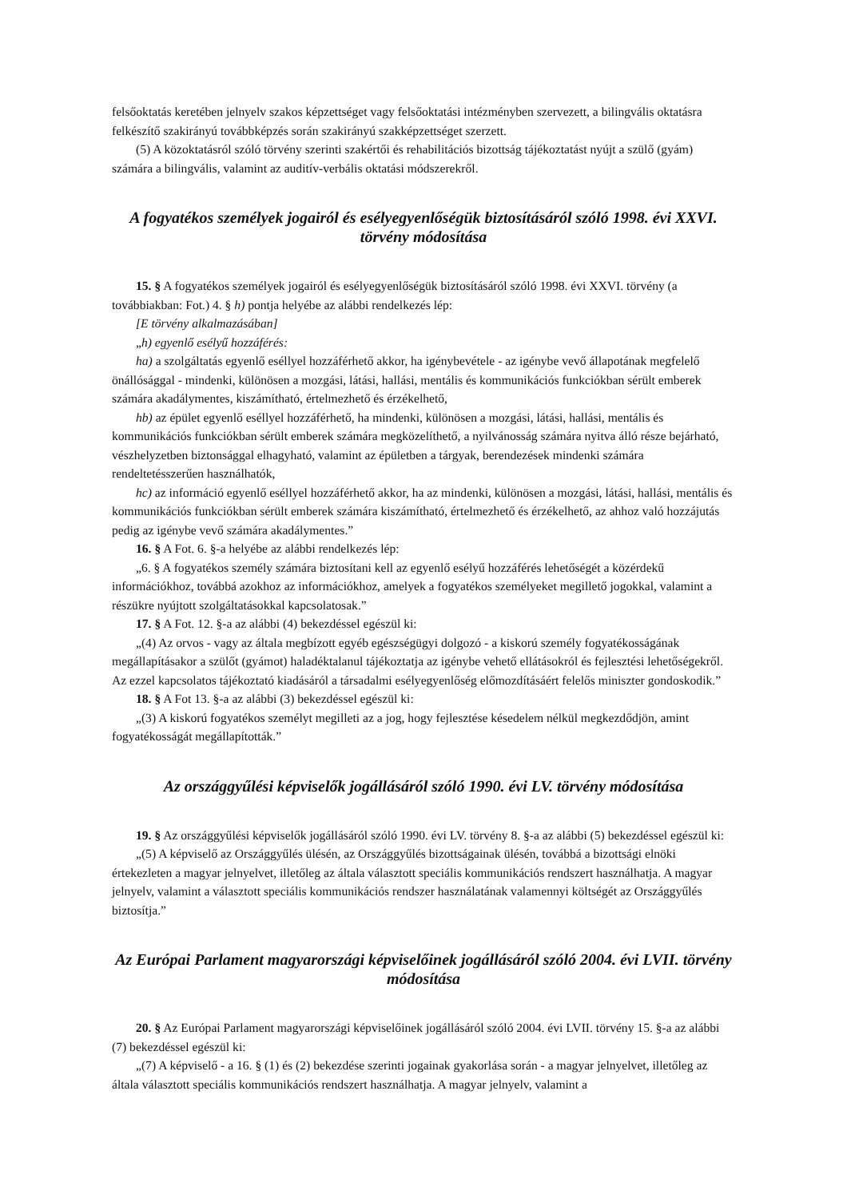felsőoktatás keretében jelnyelv szakos képzettséget vagy felsőoktatási intézményben szervezett, a bilingvális oktatásra felkészítő szakirányú továbbképzés során szakirányú szakképzettséget szerzett.
(5) A közoktatásról szóló törvény szerinti szakértői és rehabilitációs bizottság tájékoztatást nyújt a szülő (gyám) számára a bilingvális, valamint az auditív-verbális oktatási módszerekről.
A fogyatékos személyek jogairól és esélyegyenlőségük biztosításáról szóló 1998. évi XXVI. törvény módosítása
15. § A fogyatékos személyek jogairól és esélyegyenlőségük biztosításáról szóló 1998. évi XXVI. törvény (a továbbiakban: Fot.) 4. § h) pontja helyébe az alábbi rendelkezés lép:
[E törvény alkalmazásában]
„h) egyenlő esélyű hozzáférés:
ha) a szolgáltatás egyenlő eséllyel hozzáférhető akkor, ha igénybevétele - az igénybe vevő állapotának megfelelő önállósággal - mindenki, különösen a mozgási, látási, hallási, mentális és kommunikációs funkciókban sérült emberek számára akadálymentes, kiszámítható, értelmezhető és érzékelhető,
hb) az épület egyenlő eséllyel hozzáférhető, ha mindenki, különösen a mozgási, látási, hallási, mentális és kommunikációs funkciókban sérült emberek számára megközelíthető, a nyilvánosság számára nyitva álló része bejárható, vészhelyzetben biztonsággal elhagyható, valamint az épületben a tárgyak, berendezések mindenki számára rendeltetésszerűen használhatók,
hc) az információ egyenlő eséllyel hozzáférhető akkor, ha az mindenki, különösen a mozgási, látási, hallási, mentális és kommunikációs funkciókban sérült emberek számára kiszámítható, értelmezhető és érzékelhető, az ahhoz való hozzájutás pedig az igénybe vevő számára akadálymentes.”
16. § A Fot. 6. §-a helyébe az alábbi rendelkezés lép:
„6. § A fogyatékos személy számára biztosítani kell az egyenlő esélyű hozzáférés lehetőségét a közérdekű információkhoz, továbbá azokhoz az információkhoz, amelyek a fogyatékos személyeket megillető jogokkal, valamint a részükre nyújtott szolgáltatásokkal kapcsolatosak.”
17. § A Fot. 12. §-a az alábbi (4) bekezdéssel egészül ki:
„(4) Az orvos - vagy az általa megbízott egyéb egészségügyi dolgozó - a kiskorú személy fogyatékosságának megállapításakor a szülőt (gyámot) haladéktalanul tájékoztatja az igénybe vehető ellátásokról és fejlesztési lehetőségekről. Az ezzel kapcsolatos tájékoztató kiadásáról a társadalmi esélyegyenlőség előmozdításáért felelős miniszter gondoskodik.”
18. § A Fot 13. §-a az alábbi (3) bekezdéssel egészül ki:
„(3) A kiskorú fogyatékos személyt megilleti az a jog, hogy fejlesztése késedelem nélkül megkezdődjön, amint fogyatékosságát megállapították.”
Az országgyűlési képviselők jogállásáról szóló 1990. évi LV. törvény módosítása
19. § Az országgyűlési képviselők jogállásáról szóló 1990. évi LV. törvény 8. §-a az alábbi (5) bekezdéssel egészül ki:
„(5) A képviselő az Országgyűlés ülésén, az Országgyűlés bizottságainak ülésén, továbbá a bizottsági elnöki értekezleten a magyar jelnyelvet, illetőleg az általa választott speciális kommunikációs rendszert használhatja. A magyar jelnyelv, valamint a választott speciális kommunikációs rendszer használatának valamennyi költségét az Országgyűlés biztosítja.”
Az Európai Parlament magyarországi képviselőinek jogállásáról szóló 2004. évi LVII. törvény módosítása
20. § Az Európai Parlament magyarországi képviselőinek jogállásáról szóló 2004. évi LVII. törvény 15. §-a az alábbi (7) bekezdéssel egészül ki:
„(7) A képviselő - a 16. § (1) és (2) bekezdése szerinti jogainak gyakorlása során - a magyar jelnyelvet, illetőleg az általa választott speciális kommunikációs rendszert használhatja. A magyar jelnyelv, valamint a